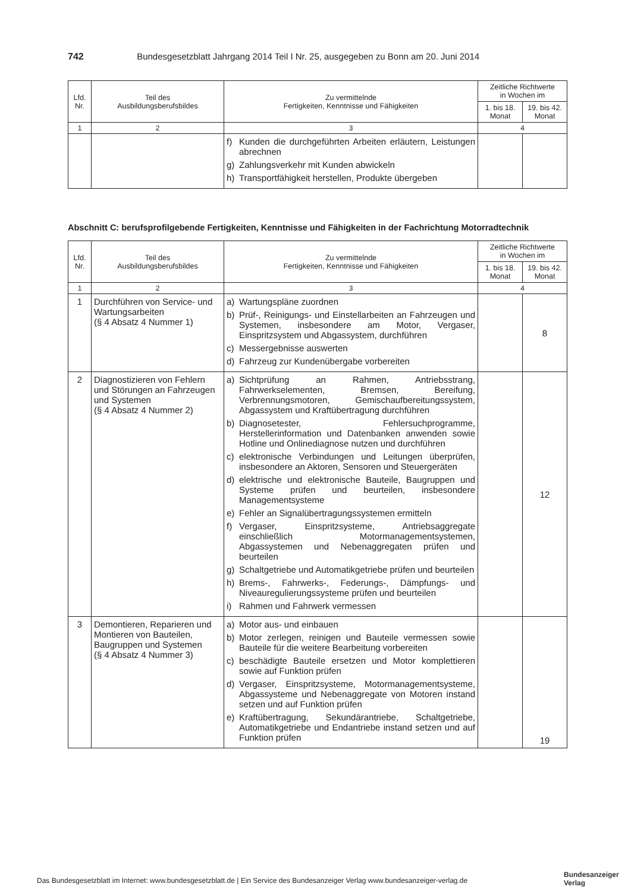742 Bundesgesetzblatt Jahrgang 2014 Teil I Nr. 25, ausgegeben zu Bonn am 20. Juni 2014
| Lfd. Nr. | Teil des Ausbildungsberufsbildes | Zu vermittelnde Fertigkeiten, Kenntnisse und Fähigkeiten | Zeitliche Richtwerte in Wochen im | |
| --- | --- | --- | --- | --- |
| | | | 1. bis 18. Monat | 19. bis 42. Monat |
| 1 | 2 | 3 | 4 | |
| | | f) Kunden die durchgeführten Arbeiten erläutern, Leistungen abrechnen g) Zahlungsverkehr mit Kunden abwickeln h) Transportfähigkeit herstellen, Produkte übergeben | | |
Abschnitt C: berufsprofilgebende Fertigkeiten, Kenntnisse und Fähigkeiten in der Fachrichtung Motorradtechnik
| Lfd. Nr. | Teil des Ausbildungsberufsbildes | Zu vermittelnde Fertigkeiten, Kenntnisse und Fähigkeiten | Zeitliche Richtwerte in Wochen im | |
| --- | --- | --- | --- | --- |
| | | | 1. bis 18. Monat | 19. bis 42. Monat |
| 1 | 2 | 3 | 4 | |
| 1 | Durchführen von Service- und Wartungsarbeiten (§ 4 Absatz 4 Nummer 1) | a) Wartungspläne zuordnen b) Prüf-, Reinigungs- und Einstellarbeiten an Fahrzeugen und Systemen, insbesondere am Motor, Vergaser, Einspritzsystem und Abgassystem, durchführen c) Messergebnisse auswerten d) Fahrzeug zur Kundenübergabe vorbereiten | | 8 |
| 2 | Diagnostizieren von Fehlern und Störungen an Fahrzeugen und Systemen (§ 4 Absatz 4 Nummer 2) | a) Sichtprüfung an Rahmen, Antriebsstrang, Fahrwerkselementen, Bremsen, Bereifung, Verbrennungsmotoren, Gemischaufbereitungssystem, Abgassystem und Kraftübertragung durchführen b) Diagnosetester, Fehlersuchprogramme, Herstellerinformation und Datenbanken anwenden sowie Hotline und Onlinediagnose nutzen und durchführen c) elektronische Verbindungen und Leitungen überprüfen, insbesondere an Aktoren, Sensoren und Steuergeräten d) elektrische und elektronische Bauteile, Baugruppen und Systeme prüfen und beurteilen, insbesondere Managementsysteme e) Fehler an Signalübertragungssystemen ermitteln f) Vergaser, Einspritzsysteme, Antriebsaggregate einschließlich Motormanagementsystemen, Abgassystemen und Nebenaggregaten prüfen und beurteilen g) Schaltgetriebe und Automatikgetriebe prüfen und beurteilen h) Brems-, Fahrwerks-, Federungs-, Dämpfungs- und Niveauregulierungssysteme prüfen und beurteilen i) Rahmen und Fahrwerk vermessen | | 12 |
| 3 | Demontieren, Reparieren und Montieren von Bauteilen, Baugruppen und Systemen (§ 4 Absatz 4 Nummer 3) | a) Motor aus- und einbauen b) Motor zerlegen, reinigen und Bauteile vermessen sowie Bauteile für die weitere Bearbeitung vorbereiten c) beschädigte Bauteile ersetzen und Motor komplettieren sowie auf Funktion prüfen d) Vergaser, Einspritzsysteme, Motormanagementsysteme, Abgassysteme und Nebenaggregate von Motoren instand setzen und auf Funktion prüfen e) Kraftübertragung, Sekundärantriebe, Schaltgetriebe, Automatikgetriebe und Endantriebe instand setzen und auf Funktion prüfen | | 19 |
Das Bundesgesetzblatt im Internet: www.bundesgesetzblatt.de | Ein Service des Bundesanzeiger Verlag www.bundesanzeiger-verlag.de
Bundesanzeiger
Verlag